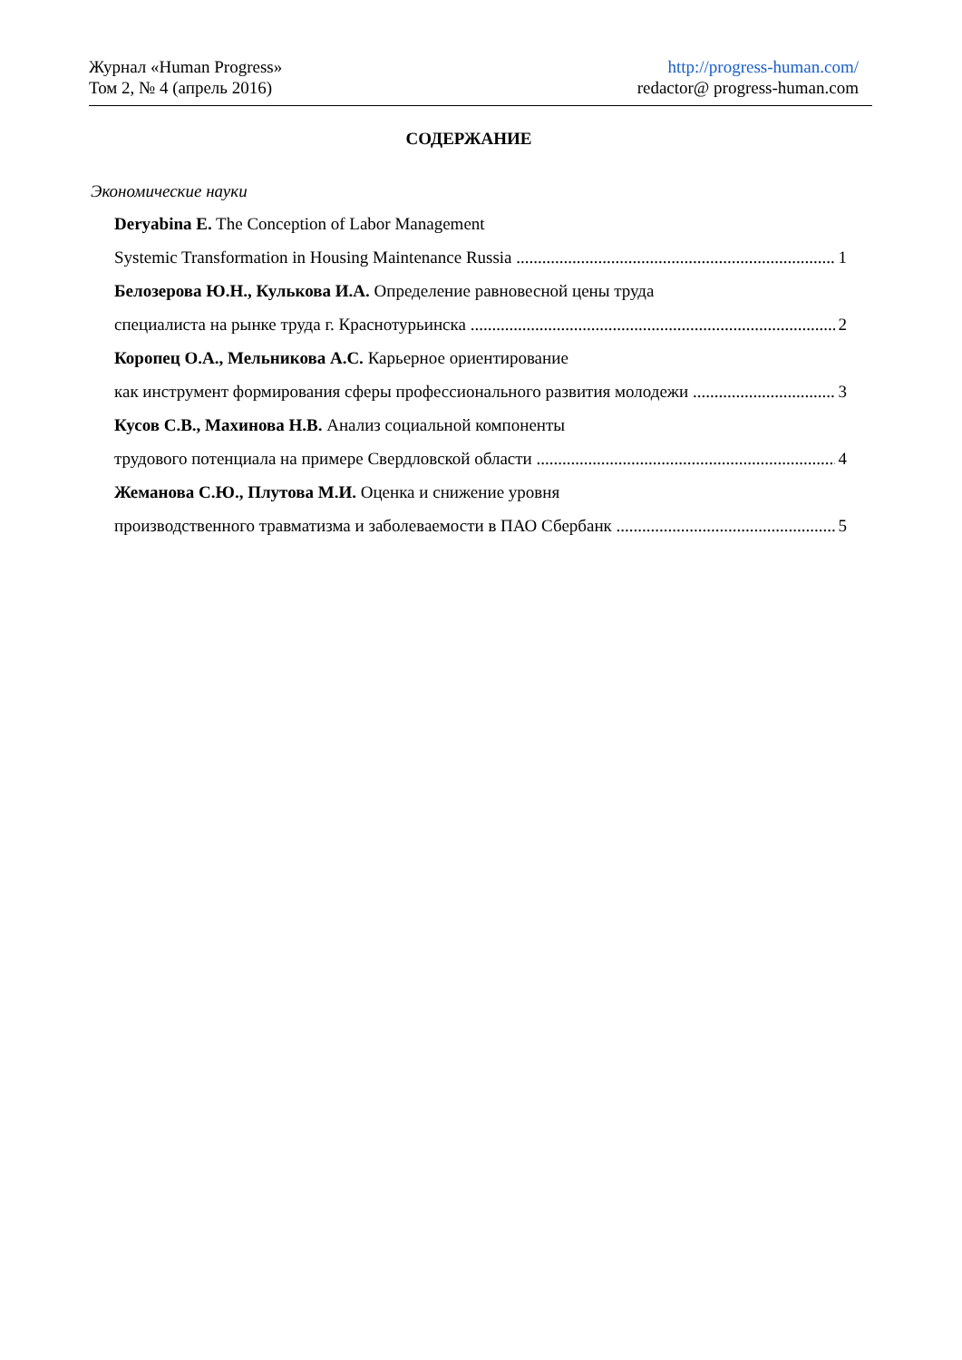Журнал «Human Progress»
Том 2, № 4 (апрель 2016)
http://progress-human.com/
redactor@ progress-human.com
СОДЕРЖАНИЕ
Экономические науки
Deryabina E. The Conception of Labor Management
Systemic Transformation in Housing Maintenance Russia 1
Белозерова Ю.Н., Кулькова И.А. Определение равновесной цены труда
специалиста на рынке труда г. Краснотурьинска 2
Коропец О.А., Мельникова А.С. Карьерное ориентирование
как инструмент формирования сферы профессионального развития молодежи 3
Кусов С.В., Махинова Н.В. Анализ социальной компоненты
трудового потенциала на примере Свердловской области 4
Жеманова С.Ю., Плутова М.И. Оценка и снижение уровня
производственного травматизма и заболеваемости в ПАО Сбербанк 5